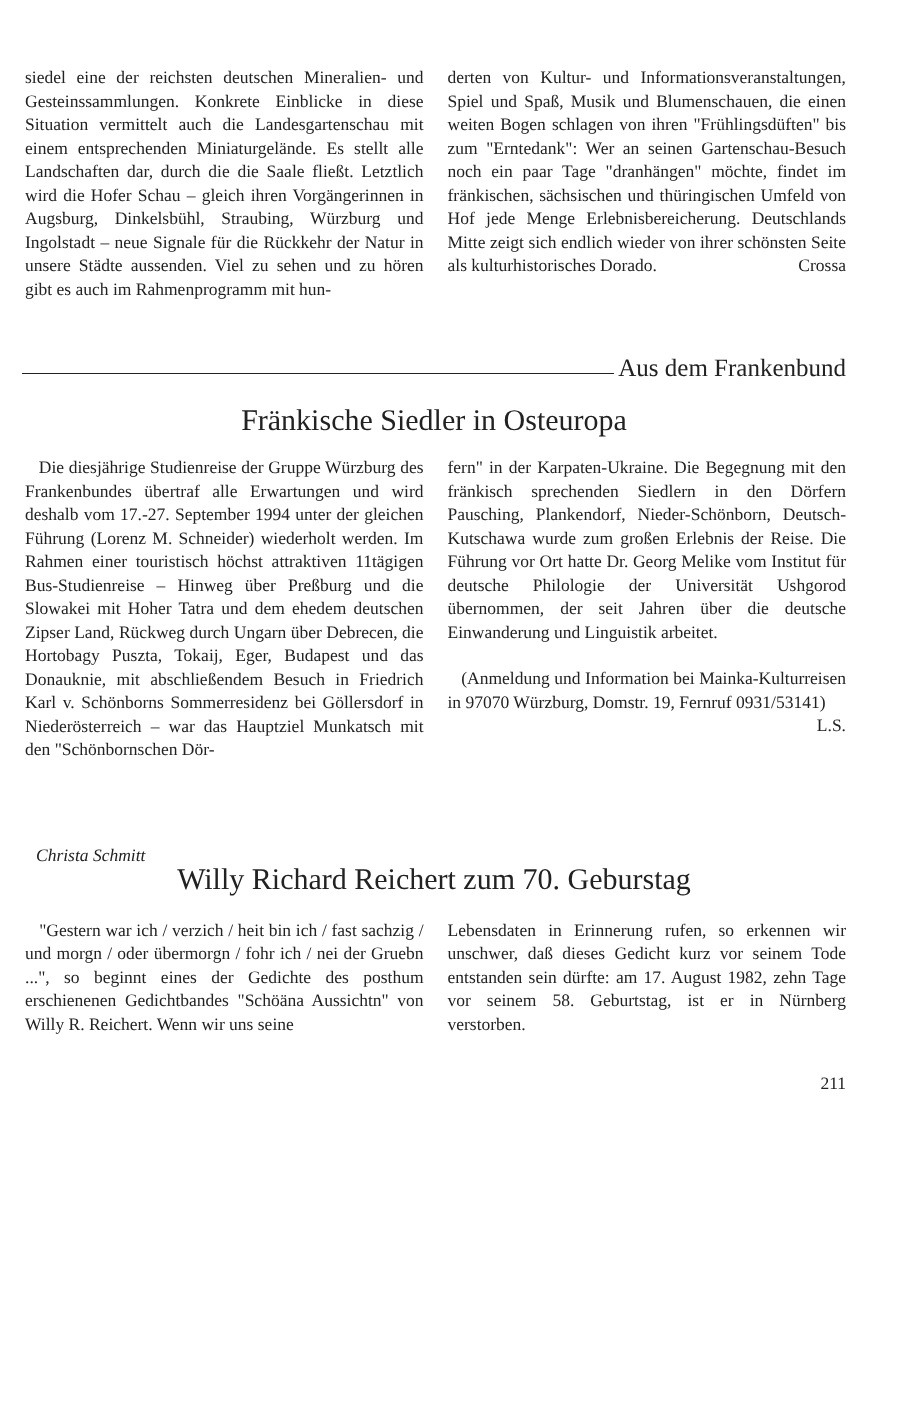siedel eine der reichsten deutschen Mineralien- und Gesteinssammlungen. Konkrete Einblicke in diese Situation vermittelt auch die Landesgartenschau mit einem entsprechenden Miniaturgelände. Es stellt alle Landschaften dar, durch die die Saale fließt. Letztlich wird die Hofer Schau – gleich ihren Vorgängerinnen in Augsburg, Dinkelsbühl, Straubing, Würzburg und Ingolstadt – neue Signale für die Rückkehr der Natur in unsere Städte aussenden. Viel zu sehen und zu hören gibt es auch im Rahmenprogramm mit hun-
derten von Kultur- und Informationsveranstaltungen, Spiel und Spaß, Musik und Blumenschauen, die einen weiten Bogen schlagen von ihren "Frühlingsdüften" bis zum "Erntedank": Wer an seinen Gartenschau-Besuch noch ein paar Tage "dranhängen" möchte, findet im fränkischen, sächsischen und thüringischen Umfeld von Hof jede Menge Erlebnisbereicherung. Deutschlands Mitte zeigt sich endlich wieder von ihrer schönsten Seite als kulturhistorisches Dorado. Crossa
Aus dem Frankenbund
Fränkische Siedler in Osteuropa
Die diesjährige Studienreise der Gruppe Würzburg des Frankenbundes übertraf alle Erwartungen und wird deshalb vom 17.-27. September 1994 unter der gleichen Führung (Lorenz M. Schneider) wiederholt werden. Im Rahmen einer touristisch höchst attraktiven 11tägigen Bus-Studienreise – Hinweg über Preßburg und die Slowakei mit Hoher Tatra und dem ehedem deutschen Zipser Land, Rückweg durch Ungarn über Debrecen, die Hortobagy Puszta, Tokaij, Eger, Budapest und das Donauknie, mit abschließendem Besuch in Friedrich Karl v. Schönborns Sommerresidenz bei Göllersdorf in Niederösterreich – war das Hauptziel Munkatsch mit den "Schönbornschen Dör-
fern" in der Karpaten-Ukraine. Die Begegnung mit den fränkisch sprechenden Siedlern in den Dörfern Pausching, Plankendorf, Nieder-Schönborn, Deutsch-Kutschawa wurde zum großen Erlebnis der Reise. Die Führung vor Ort hatte Dr. Georg Melike vom Institut für deutsche Philologie der Universität Ushgorod übernommen, der seit Jahren über die deutsche Einwanderung und Linguistik arbeitet.
(Anmeldung und Information bei Mainka-Kulturreisen in 97070 Würzburg, Domstr. 19, Fernruf 0931/53141)
L.S.
Christa Schmitt
Willy Richard Reichert zum 70. Geburstag
"Gestern war ich / verzich / heit bin ich / fast sachzig / und morgn / oder übermorgn / fohr ich / nei der Gruebn ...", so beginnt eines der Gedichte des posthum erschienenen Gedichtbandes "Schöäna Aussichtn" von Willy R. Reichert. Wenn wir uns seine
Lebensdaten in Erinnerung rufen, so erkennen wir unschwer, daß dieses Gedicht kurz vor seinem Tode entstanden sein dürfte: am 17. August 1982, zehn Tage vor seinem 58. Geburtstag, ist er in Nürnberg verstorben.
211